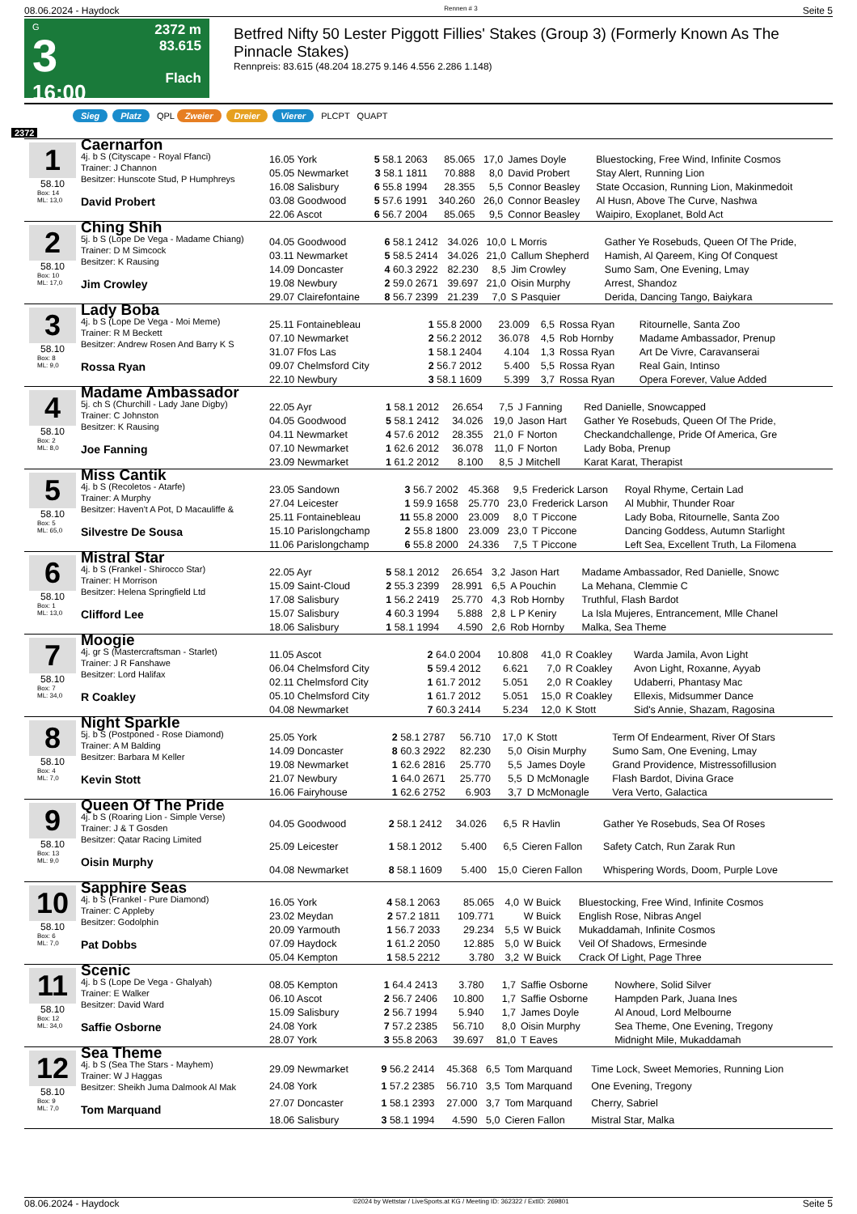08.06.2024 - Haydock Rennen # 3 Seite 5
G
3
16:00
2372 m
83.615
Flach
Betfred Nifty 50 Lester Piggott Fillies' Stakes (Group 3) (Formerly Known As The Pinnacle Stakes)
Rennpreis: 83.615 (48.204 18.275 9.146 4.556 2.286 1.148)
Sieg Platz QPL Zweier Dreier Vierer PLCPT QUAPT
2372
1
58.10
Box: 14
ML: 13,0
Caernarfon
4j. b S (Cityscape - Royal Ffanci)
Trainer: J Channon
Besitzer: Hunscote Stud, P Humphreys
David Probert
| 16.05 York | 5 58.1 2063 | 85.065 | 17,0 | James Doyle | Bluestocking, Free Wind, Infinite Cosmos |
| 05.05 Newmarket | 3 58.1 1811 | 70.888 | 8,0 | David Probert | Stay Alert, Running Lion |
| 16.08 Salisbury | 6 55.8 1994 | 28.355 | 5,5 | Connor Beasley | State Occasion, Running Lion, Makinmedoit |
| 03.08 Goodwood | 5 57.6 1991 | 340.260 | 26,0 | Connor Beasley | Al Husn, Above The Curve, Nashwa |
| 22.06 Ascot | 6 56.7 2004 | 85.065 | 9,5 | Connor Beasley | Waipiro, Exoplanet, Bold Act |
2
58.10
Box: 10
ML: 17,0
Ching Shih
5j. b S (Lope De Vega - Madame Chiang)
Trainer: D M Simcock
Besitzer: K Rausing
Jim Crowley
| 04.05 Goodwood | 6 58.1 2412 | 34.026 | 10,0 | L Morris | Gather Ye Rosebuds, Queen Of The Pride, |
| 03.11 Newmarket | 5 58.5 2414 | 34.026 | 21,0 | Callum Shepherd | Hamish, Al Qareem, King Of Conquest |
| 14.09 Doncaster | 4 60.3 2922 | 82.230 | 8,5 | Jim Crowley | Sumo Sam, One Evening, Lmay |
| 19.08 Newbury | 2 59.0 2671 | 39.697 | 21,0 | Oisin Murphy | Arrest, Shandoz |
| 29.07 Clairefontaine | 8 56.7 2399 | 21.239 | 7,0 | S Pasquier | Derida, Dancing Tango, Baiykara |
3
58.10
Box: 8
ML: 9,0
Lady Boba
4j. b S (Lope De Vega - Moi Meme)
Trainer: R M Beckett
Besitzer: Andrew Rosen And Barry K S
Rossa Ryan
| 25.11 Fontainebleau | 1 55.8 2000 | 23.009 | 6,5 | Rossa Ryan | Ritournelle, Santa Zoo |
| 07.10 Newmarket | 2 56.2 2012 | 36.078 | 4,5 | Rob Hornby | Madame Ambassador, Prenup |
| 31.07 Ffos Las | 1 58.1 2404 | 4.104 | 1,3 | Rossa Ryan | Art De Vivre, Caravanserai |
| 09.07 Chelmsford City | 2 56.7 2012 | 5.400 | 5,5 | Rossa Ryan | Real Gain, Intinso |
| 22.10 Newbury | 3 58.1 1609 | 5.399 | 3,7 | Rossa Ryan | Opera Forever, Value Added |
4
58.10
Box: 2
ML: 8,0
Madame Ambassador
5j. ch S (Churchill - Lady Jane Digby)
Trainer: C Johnston
Besitzer: K Rausing
Joe Fanning
| 22.05 Ayr | 1 58.1 2012 | 26.654 | 7,5 | J Fanning | Red Danielle, Snowcapped |
| 04.05 Goodwood | 5 58.1 2412 | 34.026 | 19,0 | Jason Hart | Gather Ye Rosebuds, Queen Of The Pride, |
| 04.11 Newmarket | 4 57.6 2012 | 28.355 | 21,0 | F Norton | Checkandchallenge, Pride Of America, Gre |
| 07.10 Newmarket | 1 62.6 2012 | 36.078 | 11,0 | F Norton | Lady Boba, Prenup |
| 23.09 Newmarket | 1 61.2 2012 | 8.100 | 8,5 | J Mitchell | Karat Karat, Therapist |
5
58.10
Box: 5
ML: 65,0
Miss Cantik
4j. b S (Recoletos - Atarfe)
Trainer: A Murphy
Besitzer: Haven't A Pot, D Macauliffe &
Silvestre De Sousa
| 23.05 Sandown | 3 56.7 2002 | 45.368 | 9,5 | Frederick Larson | Royal Rhyme, Certain Lad |
| 27.04 Leicester | 1 59.9 1658 | 25.770 | 23,0 | Frederick Larson | Al Mubhir, Thunder Roar |
| 25.11 Fontainebleau | 11 55.8 2000 | 23.009 | 8,0 | T Piccone | Lady Boba, Ritournelle, Santa Zoo |
| 15.10 Parislongchamp | 2 55.8 1800 | 23.009 | 23,0 | T Piccone | Dancing Goddess, Autumn Starlight |
| 11.06 Parislongchamp | 6 55.8 2000 | 24.336 | 7,5 | T Piccone | Left Sea, Excellent Truth, La Filomena |
6
58.10
Box: 1
ML: 13,0
Mistral Star
4j. b S (Frankel - Shirocco Star)
Trainer: H Morrison
Besitzer: Helena Springfield Ltd
Clifford Lee
| 22.05 Ayr | 5 58.1 2012 | 26.654 | 3,2 | Jason Hart | Madame Ambassador, Red Danielle, Snowc |
| 15.09 Saint-Cloud | 2 55.3 2399 | 28.991 | 6,5 | A Pouchin | La Mehana, Clemmie C |
| 17.08 Salisbury | 1 56.2 2419 | 25.770 | 4,3 | Rob Hornby | Truthful, Flash Bardot |
| 15.07 Salisbury | 4 60.3 1994 | 5.888 | 2,8 | L P Keniry | La Isla Mujeres, Entrancement, Mlle Chanel |
| 18.06 Salisbury | 1 58.1 1994 | 4.590 | 2,6 | Rob Hornby | Malka, Sea Theme |
7
58.10
Box: 7
ML: 34,0
Moogie
4j. gr S (Mastercraftsman - Starlet)
Trainer: J R Fanshawe
Besitzer: Lord Halifax
R Coakley
| 11.05 Ascot | 2 64.0 2004 | 10.808 | 41,0 | R Coakley | Warda Jamila, Avon Light |
| 06.04 Chelmsford City | 5 59.4 2012 | 6.621 | 7,0 | R Coakley | Avon Light, Roxanne, Ayyab |
| 02.11 Chelmsford City | 1 61.7 2012 | 5.051 | 2,0 | R Coakley | Udaberri, Phantasy Mac |
| 05.10 Chelmsford City | 1 61.7 2012 | 5.051 | 15,0 | R Coakley | Ellexis, Midsummer Dance |
| 04.08 Newmarket | 7 60.3 2414 | 5.234 | 12,0 | K Stott | Sid's Annie, Shazam, Ragosina |
8
58.10
Box: 4
ML: 7,0
Night Sparkle
5j. b S (Postponed - Rose Diamond)
Trainer: A M Balding
Besitzer: Barbara M Keller
Kevin Stott
| 25.05 York | 2 58.1 2787 | 56.710 | 17,0 | K Stott | Term Of Endearment, River Of Stars |
| 14.09 Doncaster | 8 60.3 2922 | 82.230 | 5,0 | Oisin Murphy | Sumo Sam, One Evening, Lmay |
| 19.08 Newmarket | 1 62.6 2816 | 25.770 | 5,5 | James Doyle | Grand Providence, Mistressofillusion |
| 21.07 Newbury | 1 64.0 2671 | 25.770 | 5,5 | D McMonagle | Flash Bardot, Divina Grace |
| 16.06 Fairyhouse | 1 62.6 2752 | 6.903 | 3,7 | D McMonagle | Vera Verto, Galactica |
9
58.10
Box: 13
ML: 9,0
Queen Of The Pride
4j. b S (Roaring Lion - Simple Verse)
Trainer: J & T Gosden
Besitzer: Qatar Racing Limited
Oisin Murphy
| 04.05 Goodwood | 2 58.1 2412 | 34.026 | 6,5 | R Havlin | Gather Ye Rosebuds, Sea Of Roses |
| 25.09 Leicester | 1 58.1 2012 | 5.400 | 6,5 | Cieren Fallon | Safety Catch, Run Zarak Run |
| 04.08 Newmarket | 8 58.1 1609 | 5.400 | 15,0 | Cieren Fallon | Whispering Words, Doom, Purple Love |
10
58.10
Box: 6
ML: 7,0
Sapphire Seas
4j. b S (Frankel - Pure Diamond)
Trainer: C Appleby
Besitzer: Godolphin
Pat Dobbs
| 16.05 York | 4 58.1 2063 | 85.065 | 4,0 | W Buick | Bluestocking, Free Wind, Infinite Cosmos |
| 23.02 Meydan | 2 57.2 1811 | 109.771 | | W Buick | English Rose, Nibras Angel |
| 20.09 Yarmouth | 1 56.7 2033 | 29.234 | 5,5 | W Buick | Mukaddamah, Infinite Cosmos |
| 07.09 Haydock | 1 61.2 2050 | 12.885 | 5,0 | W Buick | Veil Of Shadows, Ermesinde |
| 05.04 Kempton | 1 58.5 2212 | 3.780 | 3,2 | W Buick | Crack Of Light, Page Three |
11
58.10
Box: 12
ML: 34,0
Scenic
4j. b S (Lope De Vega - Ghalyah)
Trainer: E Walker
Besitzer: David Ward
Saffie Osborne
| 08.05 Kempton | 1 64.4 2413 | 3.780 | 1,7 | Saffie Osborne | Nowhere, Solid Silver |
| 06.10 Ascot | 2 56.7 2406 | 10.800 | 1,7 | Saffie Osborne | Hampden Park, Juana Ines |
| 15.09 Salisbury | 2 56.7 1994 | 5.940 | 1,7 | James Doyle | Al Anoud, Lord Melbourne |
| 24.08 York | 7 57.2 2385 | 56.710 | 8,0 | Oisin Murphy | Sea Theme, One Evening, Tregony |
| 28.07 York | 3 55.8 2063 | 39.697 | 81,0 | T Eaves | Midnight Mile, Mukaddamah |
12
58.10
Box: 9
ML: 7,0
Sea Theme
4j. b S (Sea The Stars - Mayhem)
Trainer: W J Haggas
Besitzer: Sheikh Juma Dalmook Al Mak
Tom Marquand
| 29.09 Newmarket | 9 56.2 2414 | 45.368 | 6,5 | Tom Marquand | Time Lock, Sweet Memories, Running Lion |
| 24.08 York | 1 57.2 2385 | 56.710 | 3,5 | Tom Marquand | One Evening, Tregony |
| 27.07 Doncaster | 1 58.1 2393 | 27.000 | 3,7 | Tom Marquand | Cherry, Sabriel |
| 18.06 Salisbury | 3 58.1 1994 | 4.590 | 5,0 | Cieren Fallon | Mistral Star, Malka |
08.06.2024 - Haydock ©2024 by Wettstar / LiveSports.at KG / Meeting ID: 362322 / ExtID: 269801 Seite 5